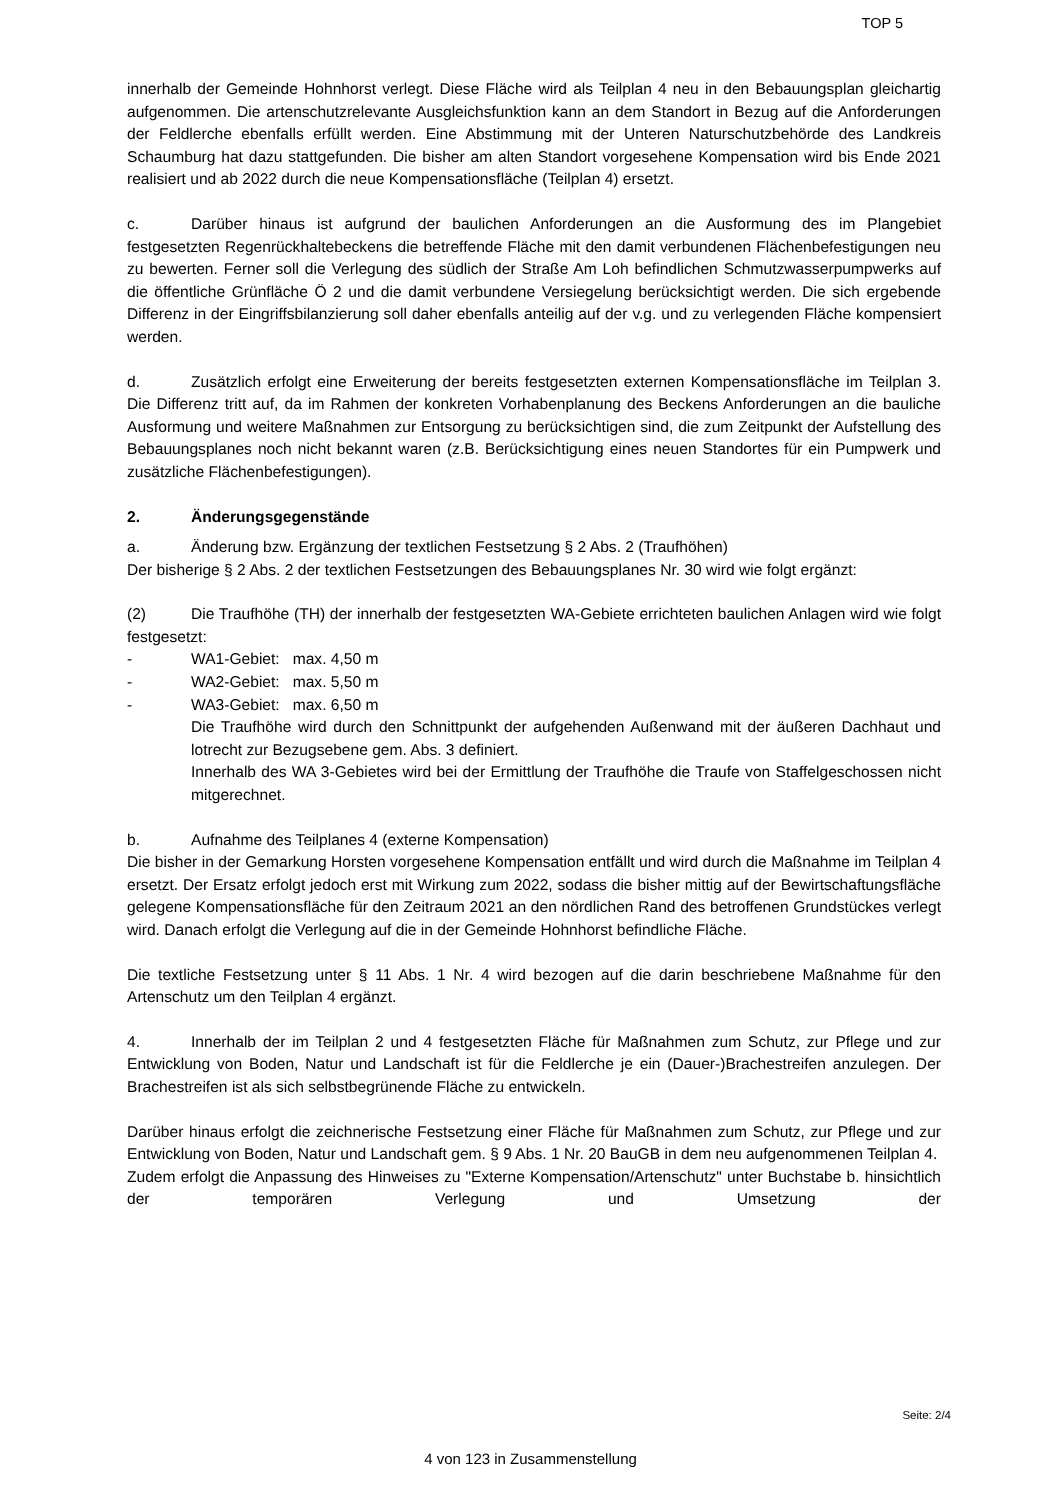TOP 5
innerhalb der Gemeinde Hohnhorst verlegt. Diese Fläche wird als Teilplan 4 neu in den Bebauungsplan gleichartig aufgenommen. Die artenschutzrelevante Ausgleichsfunktion kann an dem Standort in Bezug auf die Anforderungen der Feldlerche ebenfalls erfüllt werden. Eine Abstimmung mit der Unteren Naturschutzbehörde des Landkreis Schaumburg hat dazu stattgefunden. Die bisher am alten Standort vorgesehene Kompensation wird bis Ende 2021 realisiert und ab 2022 durch die neue Kompensationsfläche (Teilplan 4) ersetzt.
c. Darüber hinaus ist aufgrund der baulichen Anforderungen an die Ausformung des im Plangebiet festgesetzten Regenrückhaltebeckens die betreffende Fläche mit den damit verbundenen Flächenbefestigungen neu zu bewerten. Ferner soll die Verlegung des südlich der Straße Am Loh befindlichen Schmutzwasserpumpwerks auf die öffentliche Grünfläche Ö 2 und die damit verbundene Versiegelung berücksichtigt werden. Die sich ergebende Differenz in der Eingriffsbilanzierung soll daher ebenfalls anteilig auf der v.g. und zu verlegenden Fläche kompensiert werden.
d. Zusätzlich erfolgt eine Erweiterung der bereits festgesetzten externen Kompensationsfläche im Teilplan 3. Die Differenz tritt auf, da im Rahmen der konkreten Vorhabenplanung des Beckens Anforderungen an die bauliche Ausformung und weitere Maßnahmen zur Entsorgung zu berücksichtigen sind, die zum Zeitpunkt der Aufstellung des Bebauungsplanes noch nicht bekannt waren (z.B. Berücksichtigung eines neuen Standortes für ein Pumpwerk und zusätzliche Flächenbefestigungen).
2. Änderungsgegenstände
a. Änderung bzw. Ergänzung der textlichen Festsetzung § 2 Abs. 2 (Traufhöhen)
Der bisherige § 2 Abs. 2 der textlichen Festsetzungen des Bebauungsplanes Nr. 30 wird wie folgt ergänzt:
(2) Die Traufhöhe (TH) der innerhalb der festgesetzten WA-Gebiete errichteten baulichen Anlagen wird wie folgt festgesetzt:
- WA1-Gebiet: max. 4,50 m
- WA2-Gebiet: max. 5,50 m
- WA3-Gebiet: max. 6,50 m
Die Traufhöhe wird durch den Schnittpunkt der aufgehenden Außenwand mit der äußeren Dachhaut und lotrecht zur Bezugsebene gem. Abs. 3 definiert.
Innerhalb des WA 3-Gebietes wird bei der Ermittlung der Traufhöhe die Traufe von Staffelgeschossen nicht mitgerechnet.
b. Aufnahme des Teilplanes 4 (externe Kompensation)
Die bisher in der Gemarkung Horsten vorgesehene Kompensation entfällt und wird durch die Maßnahme im Teilplan 4 ersetzt. Der Ersatz erfolgt jedoch erst mit Wirkung zum 2022, sodass die bisher mittig auf der Bewirtschaftungsfläche gelegene Kompensationsfläche für den Zeitraum 2021 an den nördlichen Rand des betroffenen Grundstückes verlegt wird. Danach erfolgt die Verlegung auf die in der Gemeinde Hohnhorst befindliche Fläche.
Die textliche Festsetzung unter § 11 Abs. 1 Nr. 4 wird bezogen auf die darin beschriebene Maßnahme für den Artenschutz um den Teilplan 4 ergänzt.
4. Innerhalb der im Teilplan 2 und 4 festgesetzten Fläche für Maßnahmen zum Schutz, zur Pflege und zur Entwicklung von Boden, Natur und Landschaft ist für die Feldlerche je ein (Dauer-)Brachestreifen anzulegen. Der Brachestreifen ist als sich selbstbegrünende Fläche zu entwickeln.
Darüber hinaus erfolgt die zeichnerische Festsetzung einer Fläche für Maßnahmen zum Schutz, zur Pflege und zur Entwicklung von Boden, Natur und Landschaft gem. § 9 Abs. 1 Nr. 20 BauGB in dem neu aufgenommenen Teilplan 4.
Zudem erfolgt die Anpassung des Hinweises zu "Externe Kompensation/Artenschutz" unter Buchstabe b. hinsichtlich der temporären Verlegung und Umsetzung der
Seite: 2/4
4 von 123 in Zusammenstellung